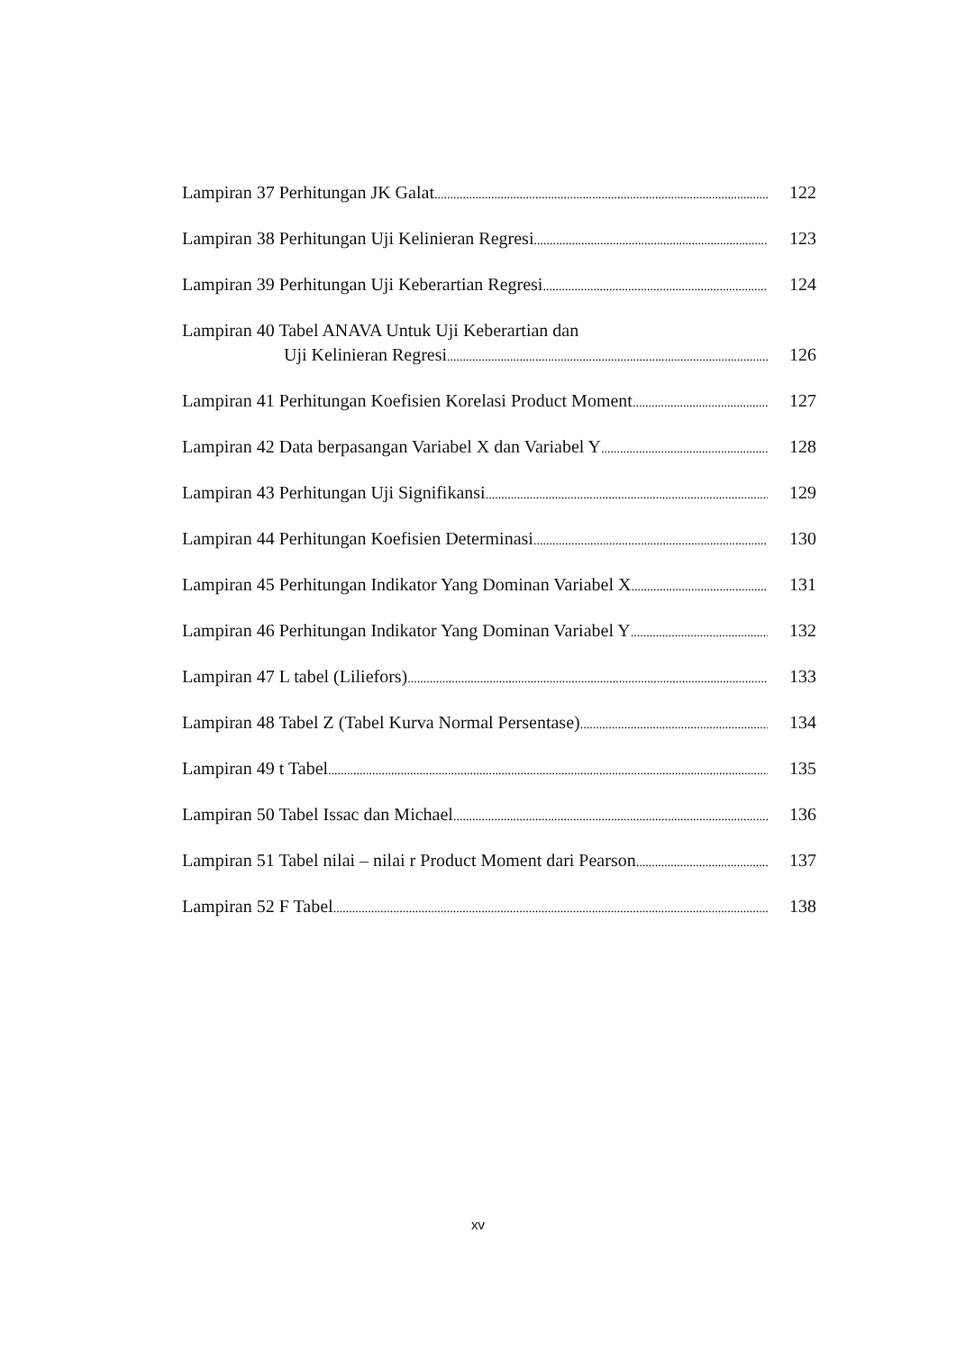Lampiran 37 Perhitungan JK Galat 122
Lampiran 38 Perhitungan Uji Kelinieran Regresi 123
Lampiran 39 Perhitungan Uji Keberartian Regresi 124
Lampiran 40 Tabel ANAVA Untuk Uji Keberartian dan
Uji Kelinieran Regresi 126
Lampiran 41 Perhitungan Koefisien Korelasi Product Moment 127
Lampiran 42 Data berpasangan Variabel X dan Variabel Y 128
Lampiran 43 Perhitungan Uji Signifikansi 129
Lampiran 44 Perhitungan Koefisien Determinasi 130
Lampiran 45 Perhitungan Indikator Yang Dominan Variabel X 131
Lampiran 46 Perhitungan Indikator Yang Dominan Variabel Y 132
Lampiran 47 L tabel (Liliefors) 133
Lampiran 48 Tabel Z (Tabel Kurva Normal Persentase) 134
Lampiran 49 t Tabel 135
Lampiran 50 Tabel Issac dan Michael 136
Lampiran 51 Tabel nilai – nilai r Product Moment dari Pearson 137
Lampiran 52 F Tabel 138
xv